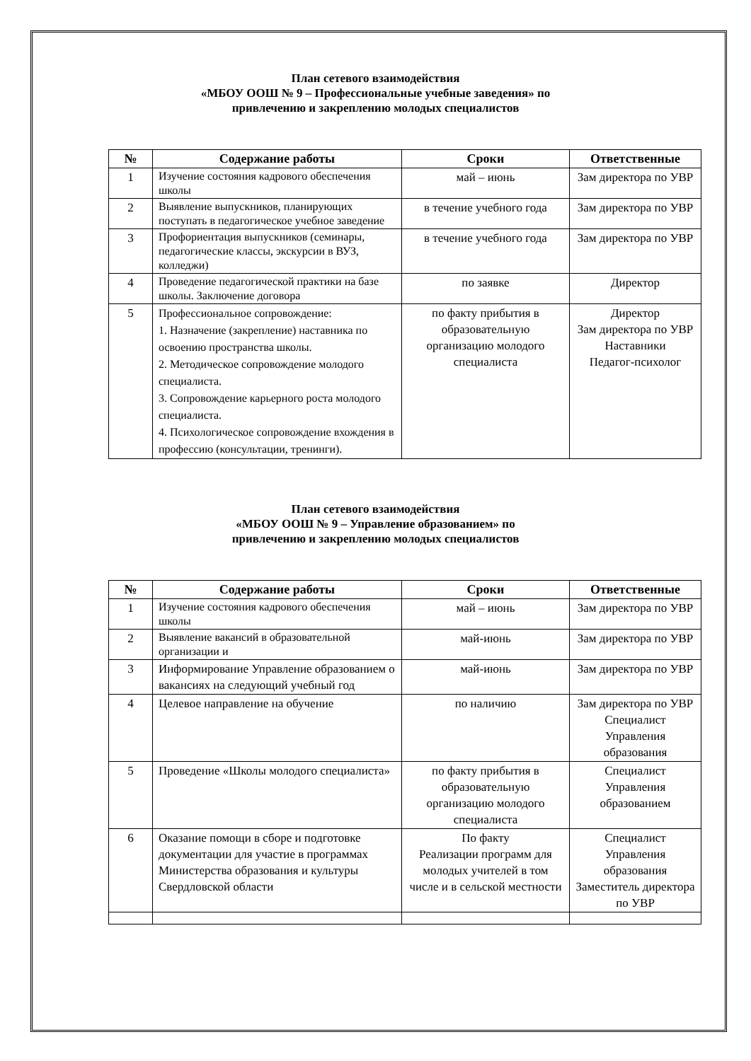План сетевого взаимодействия
«МБОУ ООШ № 9 – Профессиональные учебные заведения» по
привлечению и закреплению молодых специалистов
| № | Содержание работы | Сроки | Ответственные |
| --- | --- | --- | --- |
| 1 | Изучение состояния кадрового обеспечения школы | май – июнь | Зам директора по УВР |
| 2 | Выявление выпускников, планирующих поступать в педагогическое учебное заведение | в течение учебного года | Зам директора по УВР |
| 3 | Профориентация выпускников (семинары, педагогические классы, экскурсии в ВУЗ, колледжи) | в течение учебного года | Зам директора по УВР |
| 4 | Проведение педагогической практики на базе школы. Заключение договора | по заявке | Директор |
| 5 | Профессиональное сопровождение: 1. Назначение (закрепление) наставника по освоению пространства школы. 2. Методическое сопровождение молодого специалиста. 3. Сопровождение карьерного роста молодого специалиста. 4. Психологическое сопровождение вхождения в профессию (консультации, тренинги). | по факту прибытия в образовательную организацию молодого специалиста | Директор Зам директора по УВР Наставники Педагог-психолог |
План сетевого взаимодействия
«МБОУ ООШ № 9 – Управление образованием» по
привлечению и закреплению молодых специалистов
| № | Содержание работы | Сроки | Ответственные |
| --- | --- | --- | --- |
| 1 | Изучение состояния кадрового обеспечения школы | май – июнь | Зам директора по УВР |
| 2 | Выявление вакансий в образовательной организации и | май-июнь | Зам директора по УВР |
| 3 | Информирование Управление образованием о вакансиях на следующий учебный год | май-июнь | Зам директора по УВР |
| 4 | Целевое направление на обучение | по наличию | Зам директора по УВР Специалист Управления образования |
| 5 | Проведение «Школы молодого специалиста» | по факту прибытия в образовательную организацию молодого специалиста | Специалист Управления образованием |
| 6 | Оказание помощи в сборе и подготовке документации для участие в программах Министерства образования и культуры Свердловской области | По факту Реализации программ для молодых учителей в том числе и в сельской местности | Специалист Управления образования Заместитель директора по УВР |